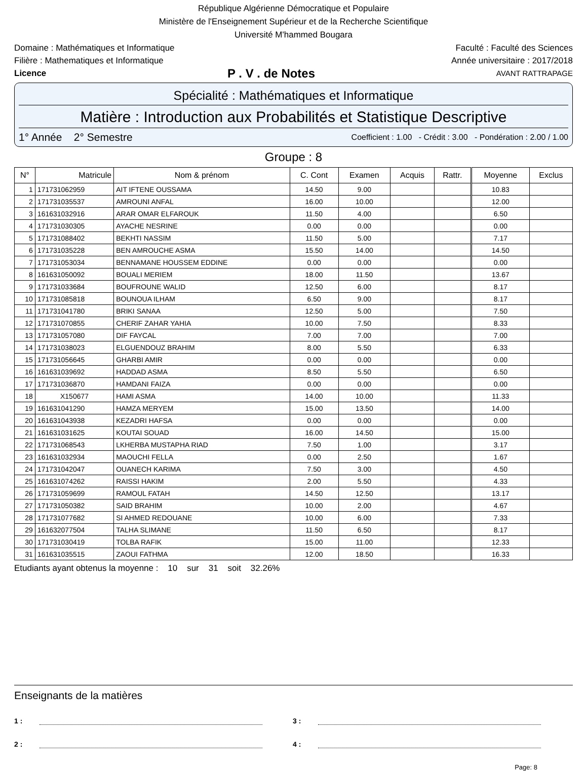République Algérienne Démocratique et Populaire
Ministère de l'Enseignement Supérieur et de la Recherche Scientifique
Université M'hammed Bougara
Domaine : Mathématiques et Informatique Faculté : Faculté des Sciences
Filière : Mathematiques et Informatique Année universitaire : 2017/2018
Licence P . V . de Notes AVANT RATTRAPAGE
Spécialité : Mathématiques et Informatique
Matière : Introduction aux Probabilités et Statistique Descriptive
1° Année 2° Semestre Coefficient : 1.00 - Crédit : 3.00 - Pondération : 2.00 / 1.00
Groupe : 8
| N° | Matricule | Nom & prénom | C. Cont | Examen | Acquis | Rattr. | Moyenne | Exclus |
| --- | --- | --- | --- | --- | --- | --- | --- | --- |
| 1 | 171731062959 | AIT IFTENE OUSSAMA | 14.50 | 9.00 | | | 10.83 | |
| 2 | 171731035537 | AMROUNI ANFAL | 16.00 | 10.00 | | | 12.00 | |
| 3 | 161631032916 | ARAR OMAR ELFAROUK | 11.50 | 4.00 | | | 6.50 | |
| 4 | 171731030305 | AYACHE NESRINE | 0.00 | 0.00 | | | 0.00 | |
| 5 | 171731088402 | BEKHTI NASSIM | 11.50 | 5.00 | | | 7.17 | |
| 6 | 171731035228 | BEN AMROUCHE ASMA | 15.50 | 14.00 | | | 14.50 | |
| 7 | 171731053034 | BENNAMANE HOUSSEM EDDINE | 0.00 | 0.00 | | | 0.00 | |
| 8 | 161631050092 | BOUALI MERIEM | 18.00 | 11.50 | | | 13.67 | |
| 9 | 171731033684 | BOUFROUNE WALID | 12.50 | 6.00 | | | 8.17 | |
| 10 | 171731085818 | BOUNOUA ILHAM | 6.50 | 9.00 | | | 8.17 | |
| 11 | 171731041780 | BRIKI SANAA | 12.50 | 5.00 | | | 7.50 | |
| 12 | 171731070855 | CHERIF ZAHAR YAHIA | 10.00 | 7.50 | | | 8.33 | |
| 13 | 171731057080 | DIF FAYCAL | 7.00 | 7.00 | | | 7.00 | |
| 14 | 171731038023 | ELGUENDOUZ BRAHIM | 8.00 | 5.50 | | | 6.33 | |
| 15 | 171731056645 | GHARBI AMIR | 0.00 | 0.00 | | | 0.00 | |
| 16 | 161631039692 | HADDAD ASMA | 8.50 | 5.50 | | | 6.50 | |
| 17 | 171731036870 | HAMDANI FAIZA | 0.00 | 0.00 | | | 0.00 | |
| 18 | X150677 | HAMI ASMA | 14.00 | 10.00 | | | 11.33 | |
| 19 | 161631041290 | HAMZA MERYEM | 15.00 | 13.50 | | | 14.00 | |
| 20 | 161631043938 | KEZADRI HAFSA | 0.00 | 0.00 | | | 0.00 | |
| 21 | 161631031625 | KOUTAI SOUAD | 16.00 | 14.50 | | | 15.00 | |
| 22 | 171731068543 | LKHERBA MUSTAPHA RIAD | 7.50 | 1.00 | | | 3.17 | |
| 23 | 161631032934 | MAOUCHI FELLA | 0.00 | 2.50 | | | 1.67 | |
| 24 | 171731042047 | OUANECH KARIMA | 7.50 | 3.00 | | | 4.50 | |
| 25 | 161631074262 | RAISSI HAKIM | 2.00 | 5.50 | | | 4.33 | |
| 26 | 171731059699 | RAMOUL FATAH | 14.50 | 12.50 | | | 13.17 | |
| 27 | 171731050382 | SAID BRAHIM | 10.00 | 2.00 | | | 4.67 | |
| 28 | 171731077682 | SI AHMED REDOUANE | 10.00 | 6.00 | | | 7.33 | |
| 29 | 161632077504 | TALHA SLIMANE | 11.50 | 6.50 | | | 8.17 | |
| 30 | 171731030419 | TOLBA RAFIK | 15.00 | 11.00 | | | 12.33 | |
| 31 | 161631035515 | ZAOUI FATHMA | 12.00 | 18.50 | | | 16.33 | |
Etudiants ayant obtenus la moyenne : 10 sur 31 soit 32.26%
Enseignants de la matières
1 : 3 :
2 : 4 :
Page: 8